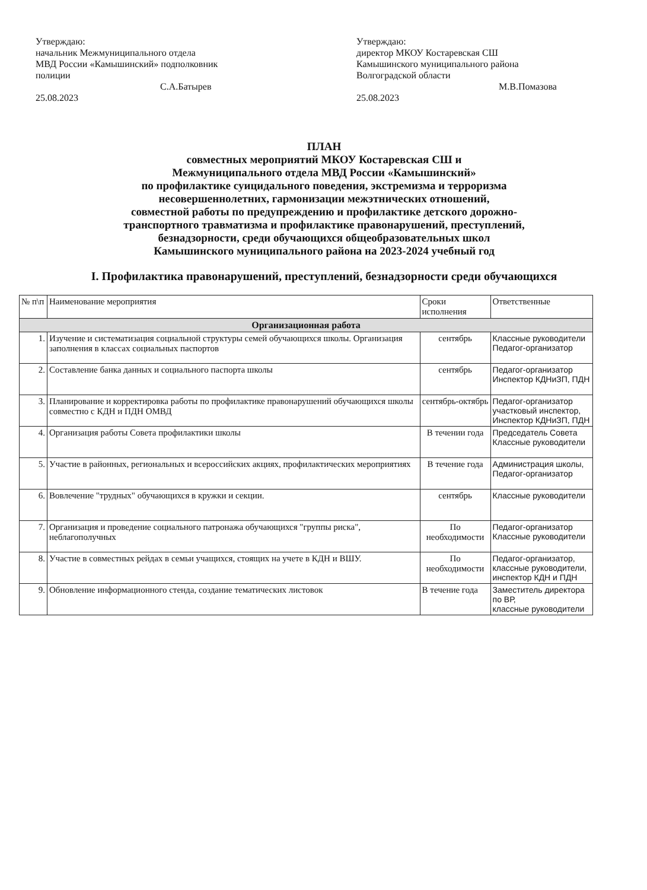Утверждаю:
начальник Межмуниципального отдела
МВД России «Камышинский» подполковник
полиции
С.А.Батырев
25.08.2023
Утверждаю:
директор МКОУ Костаревская СШ
Камышинского муниципального района
Волгоградской области
М.В.Помазова
25.08.2023
ПЛАН
совместных мероприятий МКОУ Костаревская СШ и
Межмуниципального отдела МВД России «Камышинский»
по профилактике суицидального поведения, экстремизма и терроризма
несовершеннолетних, гармонизации межэтнических отношений,
совместной работы по предупреждению и профилактике детского дорожно-
транспортного травматизма и профилактике правонарушений, преступлений,
безнадзорности, среди обучающихся общеобразовательных школ
Камышинского муниципального района на 2023-2024 учебный год
I. Профилактика правонарушений, преступлений, безнадзорности среди обучающихся
| № п\п | Наименование мероприятия | Сроки исполнения | Ответственные |
| --- | --- | --- | --- |
| Организационная работа | | | |
| 1. | Изучение и систематизация социальной структуры семей обучающихся школы. Организация заполнения в классах социальных паспортов | сентябрь | Классные руководители Педагог-организатор |
| 2. | Составление банка данных и социального паспорта школы | сентябрь | Педагог-организатор Инспектор КДНиЗП, ПДН |
| 3. | Планирование и корректировка работы по профилактике правонарушений обучающихся школы совместно с КДН и ПДН ОМВД | сентябрь-октябрь | Педагог-организатор участковый инспектор, Инспектор КДНиЗП, ПДН |
| 4. | Организация работы Совета профилактики школы | В течении года | Председатель Совета Классные руководители |
| 5. | Участие в районных, региональных и всероссийских акциях, профилактических мероприятиях | В течение года | Администрация школы, Педагог-организатор |
| 6. | Вовлечение "трудных" обучающихся в кружки и секции. | сентябрь | Классные руководители |
| 7. | Организация и проведение социального патронажа обучающихся "группы риска", неблагополучных | По необходимости | Педагог-организатор Классные руководители |
| 8. | Участие в совместных рейдах в семьи учащихся, стоящих на учете в КДН и ВШУ. | По необходимости | Педагог-организатор, классные руководители, инспектор КДН и ПДН |
| 9. | Обновление информационного стенда, создание тематических листовок | В течение года | Заместитель директора по ВР, классные руководители |